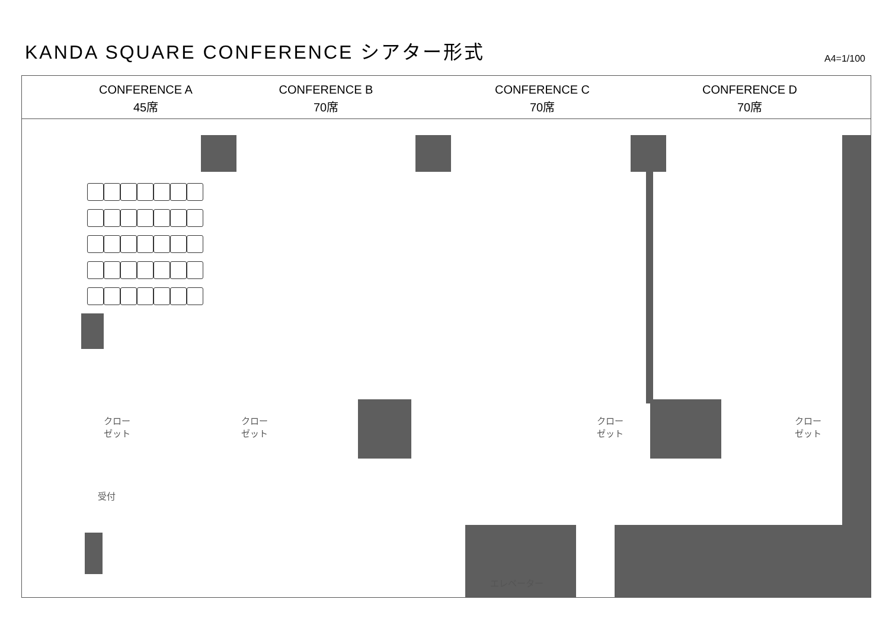KANDA SQUARE CONFERENCE シアター形式
A4=1/100
CONFERENCE A
45席
CONFERENCE B
70席
CONFERENCE C
70席
CONFERENCE D
70席
クロー
ゼット
クロー
ゼット
クロー
ゼット
クロー
ゼット
受付
エレベーター